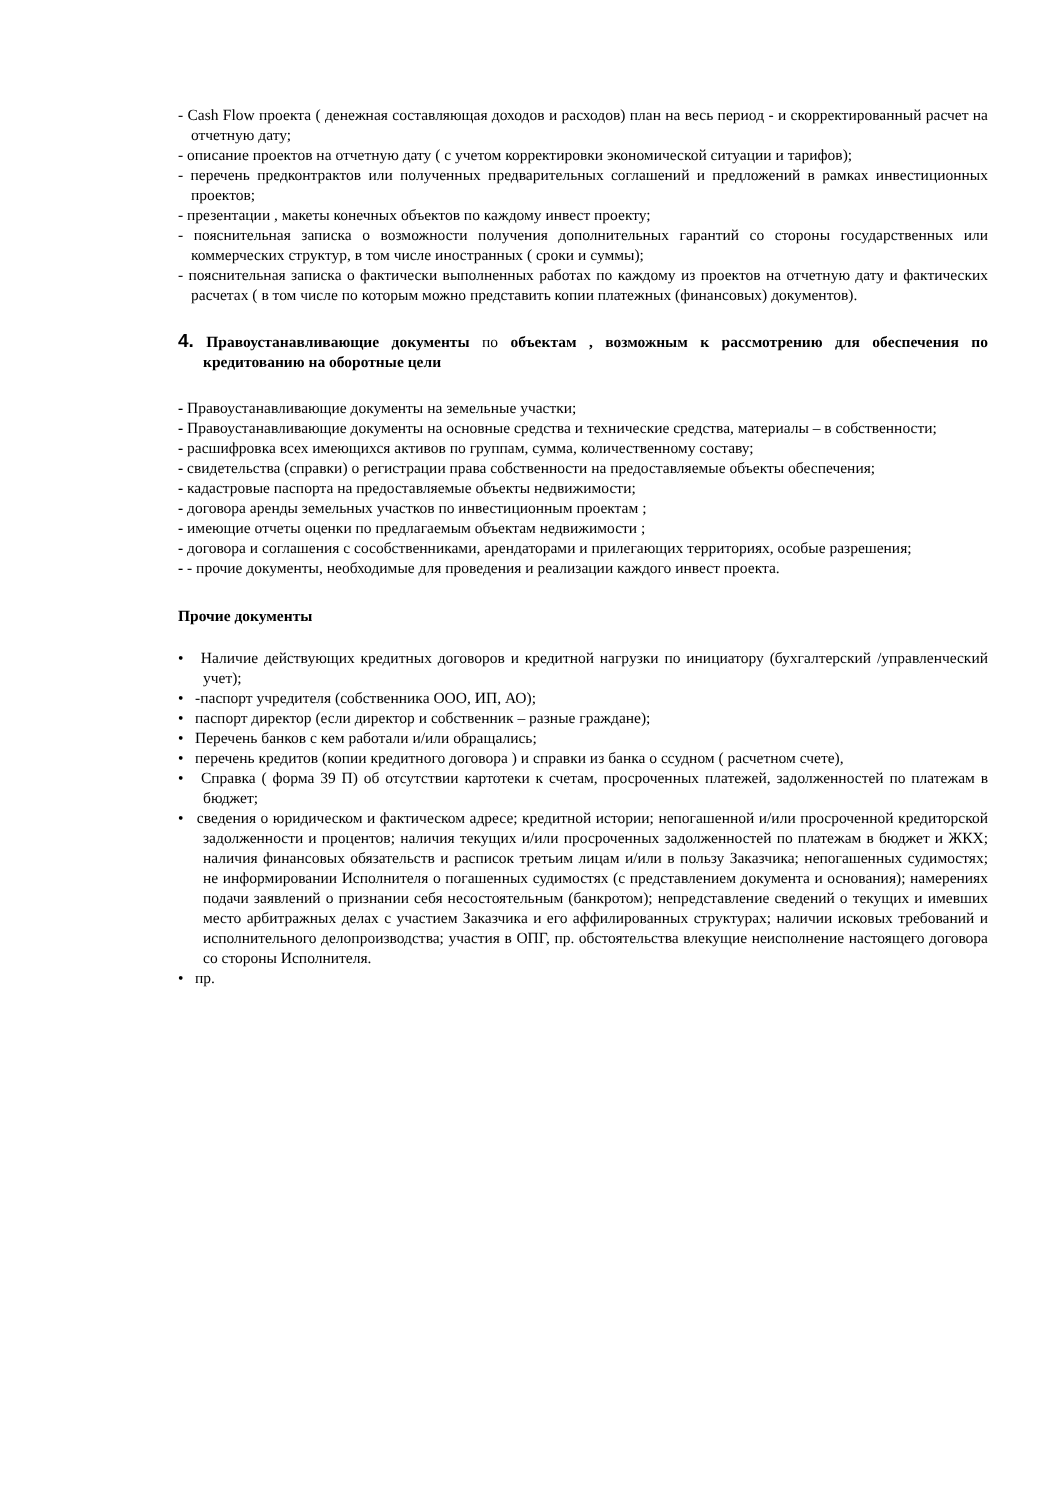- Cash Flow проекта ( денежная составляющая доходов и расходов) план на весь период - и скорректированный расчет на отчетную дату;
- описание проектов на отчетную дату ( с учетом корректировки экономической ситуации и тарифов);
- перечень предконтрактов или полученных предварительных соглашений и предложений в рамках инвестиционных проектов;
- презентации , макеты конечных объектов по каждому инвест проекту;
- пояснительная записка о возможности получения дополнительных гарантий со стороны государственных или коммерческих структур, в том числе иностранных ( сроки и суммы);
- пояснительная записка о фактически выполненных работах по каждому из проектов на отчетную дату и фактических расчетах ( в том числе по которым можно представить копии платежных (финансовых) документов).
4. Правоустанавливающие документы по объектам , возможным к рассмотрению для обеспечения по кредитованию на оборотные цели
- Правоустанавливающие документы на земельные участки;
- Правоустанавливающие документы на основные средства и технические средства, материалы – в собственности;
- расшифровка всех имеющихся активов по группам, сумма, количественному составу;
- свидетельства (справки) о регистрации права собственности на предоставляемые объекты обеспечения;
- кадастровые паспорта на предоставляемые объекты недвижимости;
- договора аренды земельных участков по инвестиционным проектам ;
- имеющие отчеты оценки по предлагаемым объектам недвижимости ;
- договора и соглашения с сособственниками, арендаторами и прилегающих территориях, особые разрешения;
- - прочие документы, необходимые для проведения и реализации каждого инвест проекта.
Прочие документы
• Наличие действующих кредитных договоров и кредитной нагрузки по инициатору (бухгалтерский /управленческий учет);
• -паспорт учредителя (собственника ООО, ИП, АО);
• паспорт директор (если директор и собственник – разные граждане);
• Перечень банков с кем работали и/или обращались;
• перечень кредитов (копии кредитного договора ) и справки из банка о ссудном ( расчетном счете),
• Справка ( форма 39 П) об отсутствии картотеки к счетам, просроченных платежей, задолженностей по платежам в бюджет;
• сведения о юридическом и фактическом адресе; кредитной истории; непогашенной и/или просроченной кредиторской задолженности и процентов; наличия текущих и/или просроченных задолженностей по платежам в бюджет и ЖКХ; наличия финансовых обязательств и расписок третьим лицам и/или в пользу Заказчика; непогашенных судимостях; не информировании Исполнителя о погашенных судимостях (с представлением документа и основания); намерениях подачи заявлений о признании себя несостоятельным (банкротом); непредставление сведений о текущих и имевших место арбитражных делах с участием Заказчика и его аффилированных структурах; наличии исковых требований и исполнительного делопроизводства; участия в ОПГ, пр. обстоятельства влекущие неисполнение настоящего договора со стороны Исполнителя.
• пр.